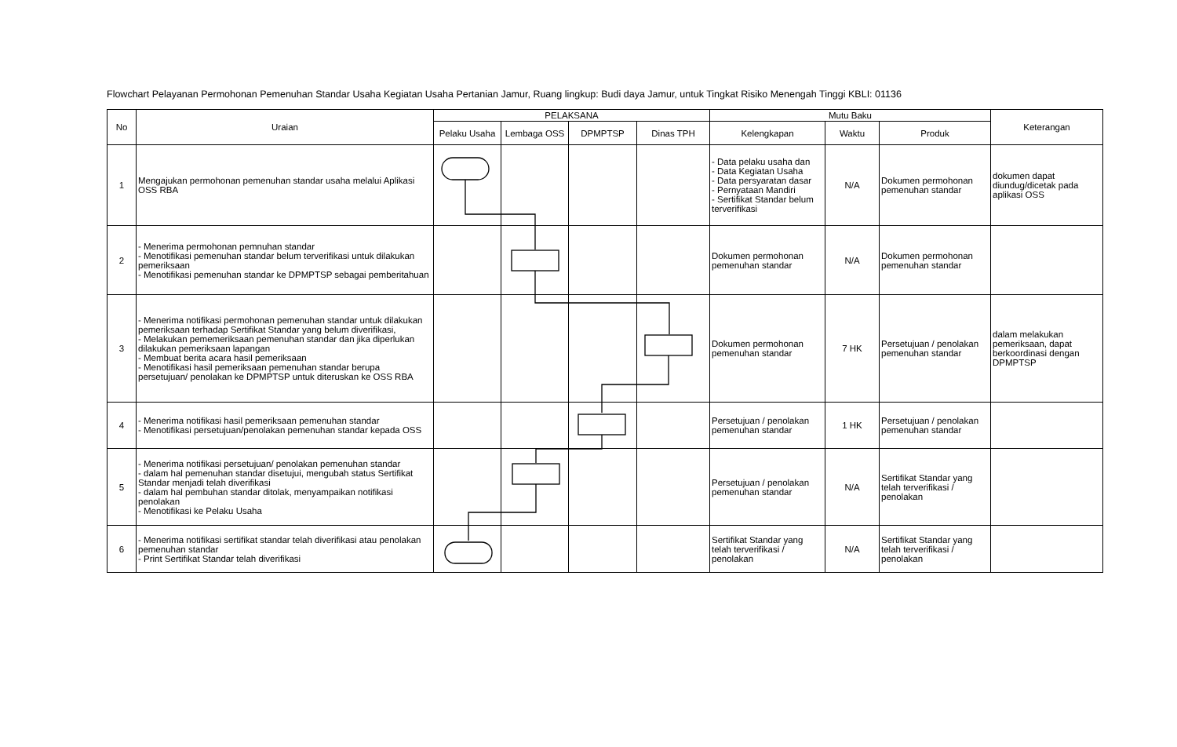Flowchart Pelayanan Permohonan Pemenuhan Standar Usaha Kegiatan Usaha Pertanian Jamur, Ruang lingkup: Budi daya Jamur, untuk Tingkat Risiko Menengah Tinggi KBLI: 01136
| No | Uraian | PELAKSANA | | | | Mutu Baku | | | Keterangan |
| --- | --- | --- | --- | --- | --- | --- | --- | --- | --- |
| | | Pelaku Usaha | Lembaga OSS | DPMPTSP | Dinas TPH | Kelengkapan | Waktu | Produk | |
| 1 | Mengajukan permohonan pemenuhan standar usaha melalui Aplikasi OSS RBA | | | | | - Data pelaku usaha dan - Data Kegiatan Usaha - Data persyaratan dasar - Pernyataan Mandiri - Sertifikat Standar belum terverifikasi | N/A | Dokumen permohonan pemenuhan standar | dokumen dapat diundug/dicetak pada aplikasi OSS |
| 2 | - Menerima permohonan pemnuhan standar - Menotifikasi pemenuhan standar belum terverifikasi untuk dilakukan pemeriksaan - Menotifikasi pemenuhan standar ke DPMPTSP sebagai pemberitahuan | | | | | Dokumen permohonan pemenuhan standar | N/A | Dokumen permohonan pemenuhan standar | |
| 3 | - Menerima notifikasi permohonan pemenuhan standar untuk dilakukan pemeriksaan terhadap Sertifikat Standar yang belum diverifikasi, - Melakukan pememeriksaan pemenuhan standar dan jika diperlukan dilakukan pemeriksaan lapangan - Membuat berita acara hasil pemeriksaan - Menotifikasi hasil pemeriksaan pemenuhan standar berupa persetujuan/ penolakan ke DPMPTSP untuk diteruskan ke OSS RBA | | | | | Dokumen permohonan pemenuhan standar | 7 HK | Persetujuan / penolakan pemenuhan standar | dalam melakukan pemeriksaan, dapat berkoordinasi dengan DPMPTSP |
| 4 | - Menerima notifikasi hasil pemeriksaan pemenuhan standar - Menotifikasi persetujuan/penolakan pemenuhan standar kepada OSS | | | | | Persetujuan / penolakan pemenuhan standar | 1 HK | Persetujuan / penolakan pemenuhan standar | |
| 5 | - Menerima notifikasi persetujuan/ penolakan pemenuhan standar - dalam hal pemenuhan standar disetujui, mengubah status Sertifikat Standar menjadi telah diverifikasi - dalam hal pembuhan standar ditolak, menyampaikan notifikasi penolakan - Menotifikasi ke Pelaku Usaha | | | | | Persetujuan / penolakan pemenuhan standar | N/A | Sertifikat Standar yang telah terverifikasi / penolakan | |
| 6 | - Menerima notifikasi sertifikat standar telah diverifikasi atau penolakan pemenuhan standar - Print Sertifikat Standar telah diverifikasi | | | | | Sertifikat Standar yang telah terverifikasi / penolakan | N/A | Sertifikat Standar yang telah terverifikasi / penolakan | |